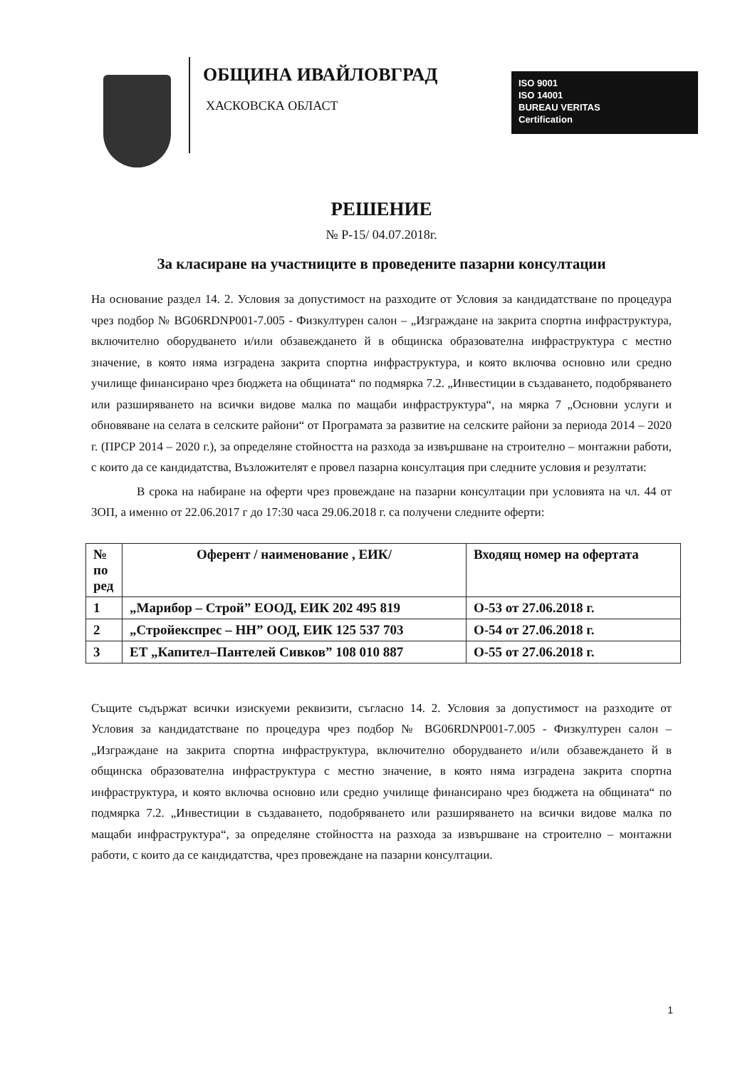ОБЩИНА ИВАЙЛОВГРАД
ХАСКОВСКА ОБЛАСТ
ISO 9001
ISO 14001
BUREAU VERITAS
Certification
РЕШЕНИЕ
№ Р-15/ 04.07.2018г.
За класиране на участниците в проведените пазарни консултации
На основание раздел 14. 2. Условия за допустимост на разходите от Условия за кандидатстване по процедура чрез подбор № BG06RDNP001-7.005 - Физкултурен салон – „Изграждане на закрита спортна инфраструктура, включително оборудването и/или обзавеждането й в общинска образователна инфраструктура с местно значение, в която няма изградена закрита спортна инфраструктура, и която включва основно или средно училище финансирано чрез бюджета на общината“ по подмярка 7.2. „Инвестиции в създаването, подобряването или разширяването на всички видове малка по мащаби инфраструктура“, на мярка 7 „Основни услуги и обновяване на селата в селските райони“ от Програмата за развитие на селските райони за периода 2014 – 2020 г. (ПРСР 2014 – 2020 г.), за определяне стойността на разхода за извършване на строително – монтажни работи, с които да се кандидатства, Възложителят е провел пазарна консултация при следните условия и резултати:
В срока на набиране на оферти чрез провеждане на пазарни консултации при условията на чл. 44 от ЗОП, а именно от 22.06.2017 г до 17:30 часа 29.06.2018 г. са получени следните оферти:
| № по ред | Оферент / наименование , ЕИК/ | Входящ номер на офертата |
| --- | --- | --- |
| 1 | „Марибор – Строй” ЕООД, ЕИК 202 495 819 | О-53 от 27.06.2018 г. |
| 2 | „Стройекспрес – НН” ООД, ЕИК 125 537 703 | О-54 от 27.06.2018 г. |
| 3 | ЕТ „Капител–Пантелей Сивков” 108 010 887 | О-55 от 27.06.2018 г. |
Същите съдържат всички изискуеми реквизити, съгласно 14. 2. Условия за допустимост на разходите от Условия за кандидатстване по процедура чрез подбор № BG06RDNP001-7.005 - Физкултурен салон – „Изграждане на закрита спортна инфраструктура, включително оборудването и/или обзавеждането й в общинска образователна инфраструктура с местно значение, в която няма изградена закрита спортна инфраструктура, и която включва основно или средно училище финансирано чрез бюджета на общината“ по подмярка 7.2. „Инвестиции в създаването, подобряването или разширяването на всички видове малка по мащаби инфраструктура“, за определяне стойността на разхода за извършване на строително – монтажни работи, с които да се кандидатства, чрез провеждане на пазарни консултации.
1